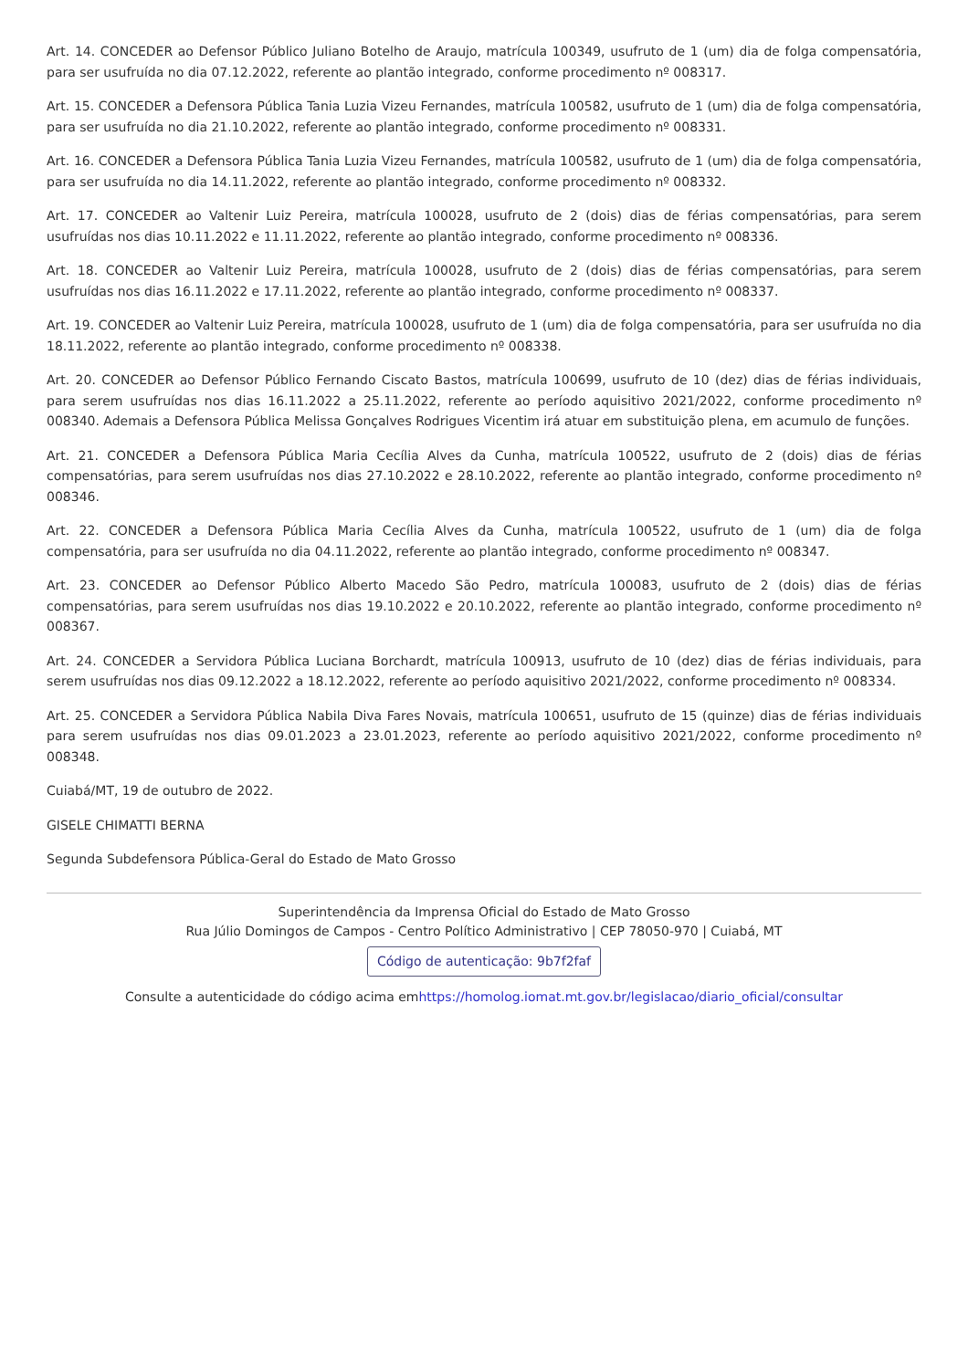Art. 14. CONCEDER ao Defensor Público Juliano Botelho de Araujo, matrícula 100349, usufruto de 1 (um) dia de folga compensatória, para ser usufruída no dia 07.12.2022, referente ao plantão integrado, conforme procedimento nº 008317.
Art. 15. CONCEDER a Defensora Pública Tania Luzia Vizeu Fernandes, matrícula 100582, usufruto de 1 (um) dia de folga compensatória, para ser usufruída no dia 21.10.2022, referente ao plantão integrado, conforme procedimento nº 008331.
Art. 16. CONCEDER a Defensora Pública Tania Luzia Vizeu Fernandes, matrícula 100582, usufruto de 1 (um) dia de folga compensatória, para ser usufruída no dia 14.11.2022, referente ao plantão integrado, conforme procedimento nº 008332.
Art. 17. CONCEDER ao Valtenir Luiz Pereira, matrícula 100028, usufruto de 2 (dois) dias de férias compensatórias, para serem usufruídas nos dias 10.11.2022 e 11.11.2022, referente ao plantão integrado, conforme procedimento nº 008336.
Art. 18. CONCEDER ao Valtenir Luiz Pereira, matrícula 100028, usufruto de 2 (dois) dias de férias compensatórias, para serem usufruídas nos dias 16.11.2022 e 17.11.2022, referente ao plantão integrado, conforme procedimento nº 008337.
Art. 19. CONCEDER ao Valtenir Luiz Pereira, matrícula 100028, usufruto de 1 (um) dia de folga compensatória, para ser usufruída no dia 18.11.2022, referente ao plantão integrado, conforme procedimento nº 008338.
Art. 20. CONCEDER ao Defensor Público Fernando Ciscato Bastos, matrícula 100699, usufruto de 10 (dez) dias de férias individuais, para serem usufruídas nos dias 16.11.2022 a 25.11.2022, referente ao período aquisitivo 2021/2022, conforme procedimento nº 008340. Ademais a Defensora Pública Melissa Gonçalves Rodrigues Vicentim irá atuar em substituição plena, em acumulo de funções.
Art. 21. CONCEDER a Defensora Pública Maria Cecília Alves da Cunha, matrícula 100522, usufruto de 2 (dois) dias de férias compensatórias, para serem usufruídas nos dias 27.10.2022 e 28.10.2022, referente ao plantão integrado, conforme procedimento nº 008346.
Art. 22. CONCEDER a Defensora Pública Maria Cecília Alves da Cunha, matrícula 100522, usufruto de 1 (um) dia de folga compensatória, para ser usufruída no dia 04.11.2022, referente ao plantão integrado, conforme procedimento nº 008347.
Art. 23. CONCEDER ao Defensor Público Alberto Macedo São Pedro, matrícula 100083, usufruto de 2 (dois) dias de férias compensatórias, para serem usufruídas nos dias 19.10.2022 e 20.10.2022, referente ao plantão integrado, conforme procedimento nº 008367.
Art. 24. CONCEDER a Servidora Pública Luciana Borchardt, matrícula 100913, usufruto de 10 (dez) dias de férias individuais, para serem usufruídas nos dias 09.12.2022 a 18.12.2022, referente ao período aquisitivo 2021/2022, conforme procedimento nº 008334.
Art. 25. CONCEDER a Servidora Pública Nabila Diva Fares Novais, matrícula 100651, usufruto de 15 (quinze) dias de férias individuais para serem usufruídas nos dias 09.01.2023 a 23.01.2023, referente ao período aquisitivo 2021/2022, conforme procedimento nº 008348.
Cuiabá/MT, 19 de outubro de 2022.
GISELE CHIMATTI BERNA
Segunda Subdefensora Pública-Geral do Estado de Mato Grosso
Superintendência da Imprensa Oficial do Estado de Mato Grosso
Rua Júlio Domingos de Campos - Centro Político Administrativo | CEP 78050-970 | Cuiabá, MT
Código de autenticação: 9b7f2faf
Consulte a autenticidade do código acima emhttps://homolog.iomat.mt.gov.br/legislacao/diario_oficial/consultar